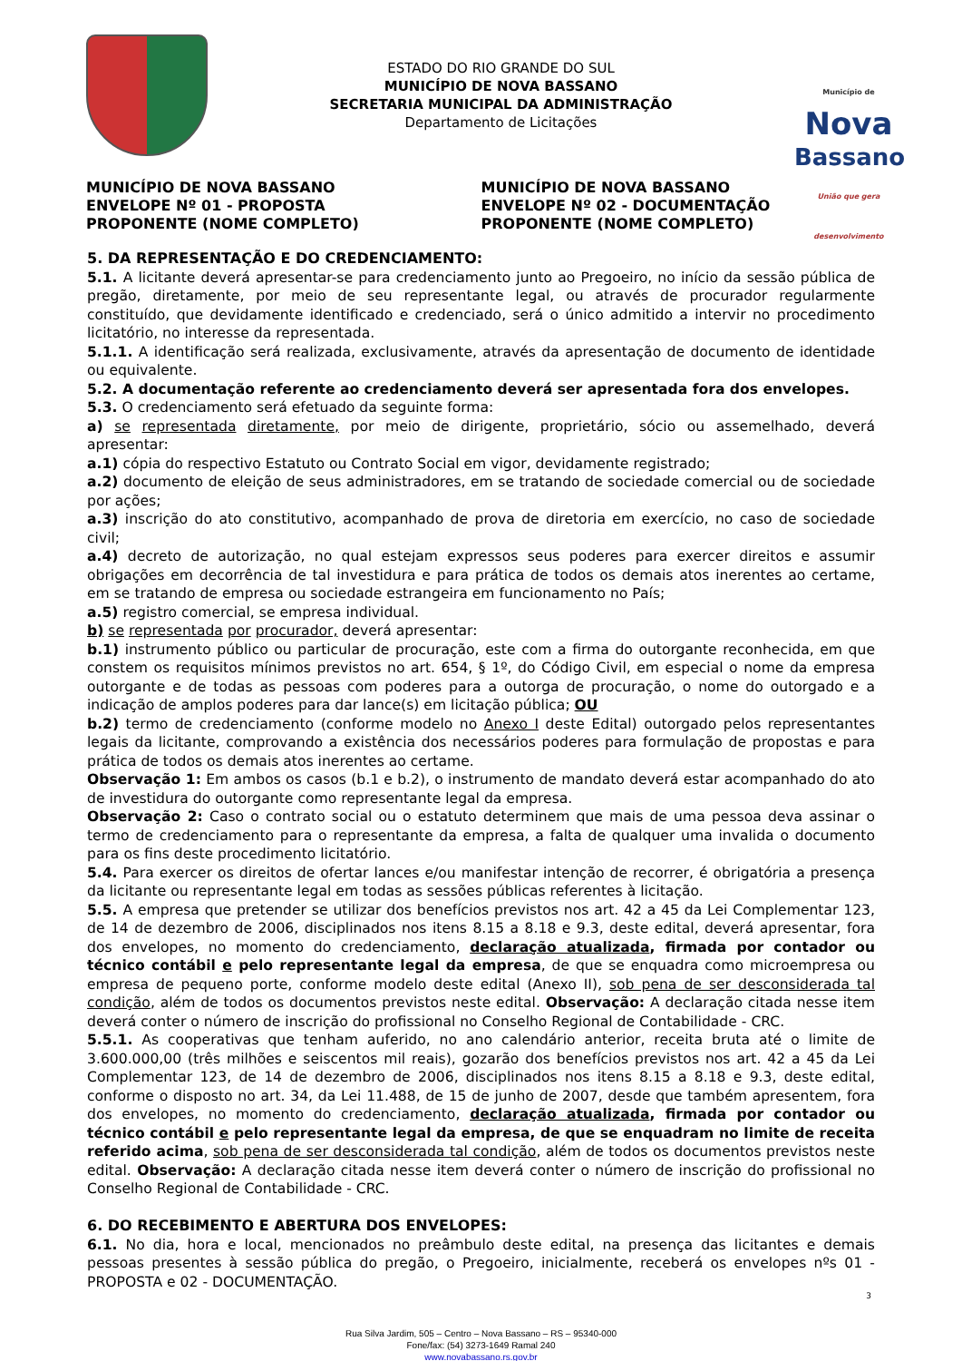ESTADO DO RIO GRANDE DO SUL
MUNICÍPIO DE NOVA BASSANO
SECRETARIA MUNICIPAL DA ADMINISTRAÇÃO
Departamento de Licitações
Município de
Nova
Bassano
União que gera desenvolvimento
MUNICÍPIO DE NOVA BASSANO
ENVELOPE Nº 01 - PROPOSTA
PROPONENTE (NOME COMPLETO)
MUNICÍPIO DE NOVA BASSANO
ENVELOPE Nº 02 - DOCUMENTAÇÃO
PROPONENTE (NOME COMPLETO)
5. DA REPRESENTAÇÃO E DO CREDENCIAMENTO:
5.1. A licitante deverá apresentar-se para credenciamento junto ao Pregoeiro, no início da sessão pública de pregão, diretamente, por meio de seu representante legal, ou através de procurador regularmente constituído, que devidamente identificado e credenciado, será o único admitido a intervir no procedimento licitatório, no interesse da representada.
5.1.1. A identificação será realizada, exclusivamente, através da apresentação de documento de identidade ou equivalente.
5.2. A documentação referente ao credenciamento deverá ser apresentada fora dos envelopes.
5.3. O credenciamento será efetuado da seguinte forma:
a) se representada diretamente, por meio de dirigente, proprietário, sócio ou assemelhado, deverá apresentar:
a.1) cópia do respectivo Estatuto ou Contrato Social em vigor, devidamente registrado;
a.2) documento de eleição de seus administradores, em se tratando de sociedade comercial ou de sociedade por ações;
a.3) inscrição do ato constitutivo, acompanhado de prova de diretoria em exercício, no caso de sociedade civil;
a.4) decreto de autorização, no qual estejam expressos seus poderes para exercer direitos e assumir obrigações em decorrência de tal investidura e para prática de todos os demais atos inerentes ao certame, em se tratando de empresa ou sociedade estrangeira em funcionamento no País;
a.5) registro comercial, se empresa individual.
b) se representada por procurador, deverá apresentar:
b.1) instrumento público ou particular de procuração, este com a firma do outorgante reconhecida, em que constem os requisitos mínimos previstos no art. 654, § 1º, do Código Civil, em especial o nome da empresa outorgante e de todas as pessoas com poderes para a outorga de procuração, o nome do outorgado e a indicação de amplos poderes para dar lance(s) em licitação pública; OU
b.2) termo de credenciamento (conforme modelo no Anexo I deste Edital) outorgado pelos representantes legais da licitante, comprovando a existência dos necessários poderes para formulação de propostas e para prática de todos os demais atos inerentes ao certame.
Observação 1: Em ambos os casos (b.1 e b.2), o instrumento de mandato deverá estar acompanhado do ato de investidura do outorgante como representante legal da empresa.
Observação 2: Caso o contrato social ou o estatuto determinem que mais de uma pessoa deva assinar o termo de credenciamento para o representante da empresa, a falta de qualquer uma invalida o documento para os fins deste procedimento licitatório.
5.4. Para exercer os direitos de ofertar lances e/ou manifestar intenção de recorrer, é obrigatória a presença da licitante ou representante legal em todas as sessões públicas referentes à licitação.
5.5. A empresa que pretender se utilizar dos benefícios previstos nos art. 42 a 45 da Lei Complementar 123, de 14 de dezembro de 2006, disciplinados nos itens 8.15 a 8.18 e 9.3, deste edital, deverá apresentar, fora dos envelopes, no momento do credenciamento, declaração atualizada, firmada por contador ou técnico contábil e pelo representante legal da empresa, de que se enquadra como microempresa ou empresa de pequeno porte, conforme modelo deste edital (Anexo II), sob pena de ser desconsiderada tal condição, além de todos os documentos previstos neste edital. Observação: A declaração citada nesse item deverá conter o número de inscrição do profissional no Conselho Regional de Contabilidade - CRC.
5.5.1. As cooperativas que tenham auferido, no ano calendário anterior, receita bruta até o limite de 3.600.000,00 (três milhões e seiscentos mil reais), gozarão dos benefícios previstos nos art. 42 a 45 da Lei Complementar 123, de 14 de dezembro de 2006, disciplinados nos itens 8.15 a 8.18 e 9.3, deste edital, conforme o disposto no art. 34, da Lei 11.488, de 15 de junho de 2007, desde que também apresentem, fora dos envelopes, no momento do credenciamento, declaração atualizada, firmada por contador ou técnico contábil e pelo representante legal da empresa, de que se enquadram no limite de receita referido acima, sob pena de ser desconsiderada tal condição, além de todos os documentos previstos neste edital. Observação: A declaração citada nesse item deverá conter o número de inscrição do profissional no Conselho Regional de Contabilidade - CRC.
6. DO RECEBIMENTO E ABERTURA DOS ENVELOPES:
6.1. No dia, hora e local, mencionados no preâmbulo deste edital, na presença das licitantes e demais pessoas presentes à sessão pública do pregão, o Pregoeiro, inicialmente, receberá os envelopes nºs 01 - PROPOSTA e 02 - DOCUMENTAÇÃO.
3
Rua Silva Jardim, 505 – Centro – Nova Bassano – RS – 95340-000
Fone/fax: (54) 3273-1649 Ramal 240
www.novabassano.rs.gov.br